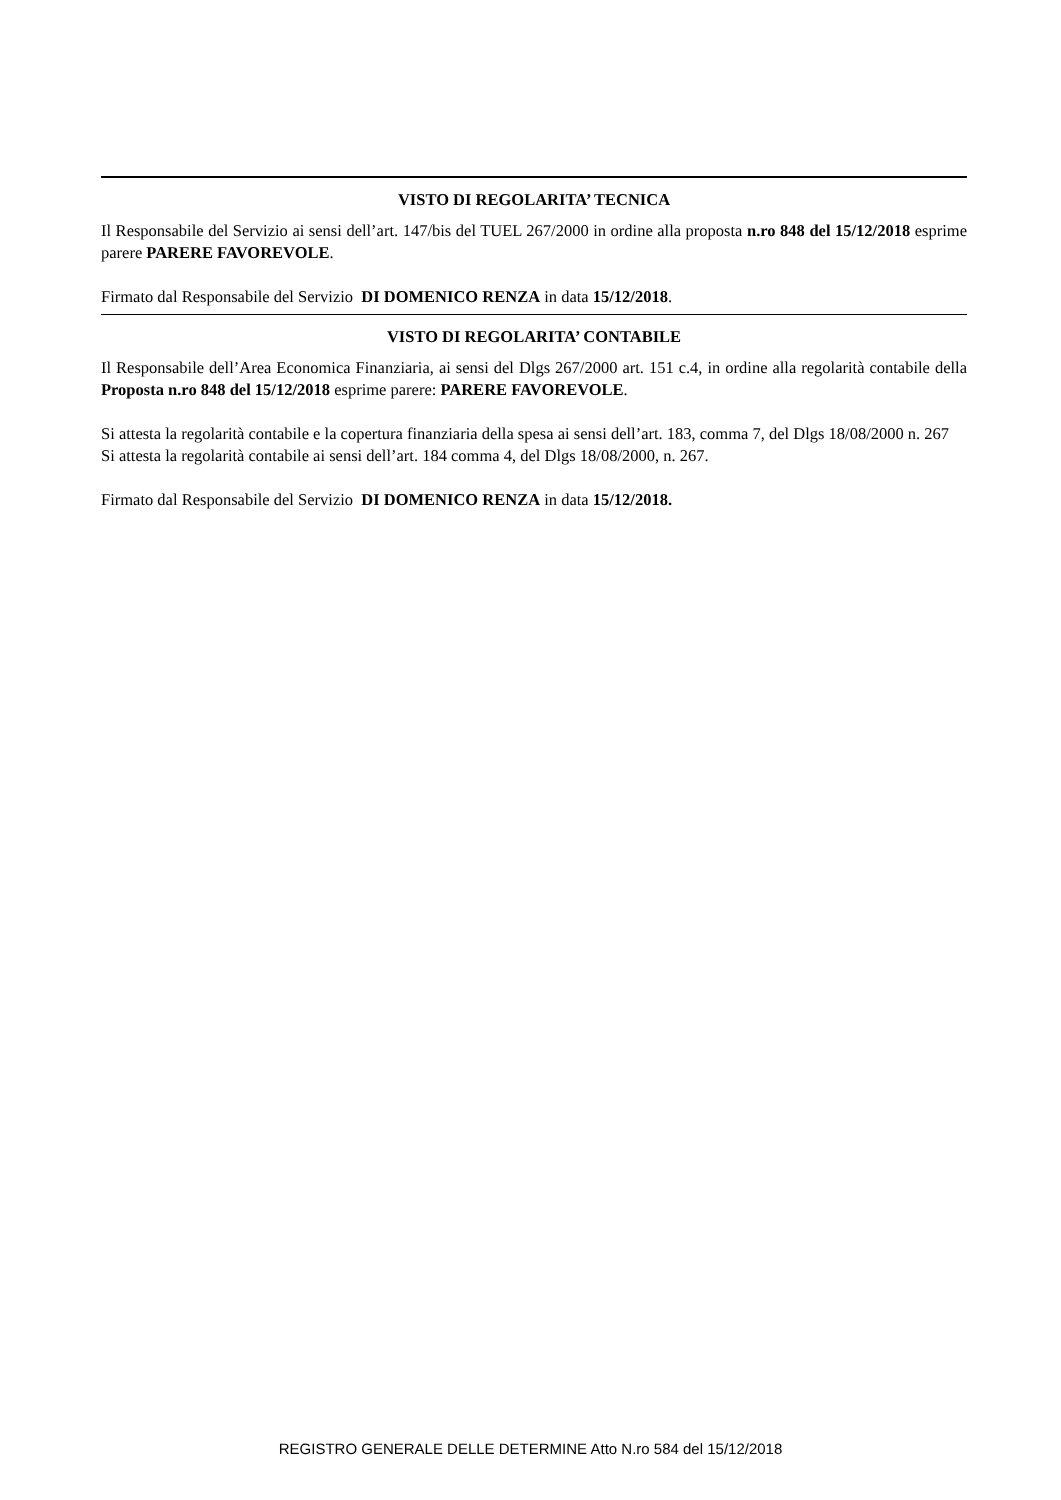VISTO DI REGOLARITA’ TECNICA
Il Responsabile del Servizio ai sensi dell’art. 147/bis del TUEL 267/2000 in ordine alla proposta n.ro 848 del 15/12/2018 esprime parere PARERE FAVOREVOLE.
Firmato dal Responsabile del Servizio DI DOMENICO RENZA in data 15/12/2018.
VISTO DI REGOLARITA’ CONTABILE
Il Responsabile dell’Area Economica Finanziaria, ai sensi del Dlgs 267/2000 art. 151 c.4, in ordine alla regolarità contabile della Proposta n.ro 848 del 15/12/2018 esprime parere: PARERE FAVOREVOLE.
Si attesta la regolarità contabile e la copertura finanziaria della spesa ai sensi dell’art. 183, comma 7, del Dlgs 18/08/2000 n. 267
Si attesta la regolarità contabile ai sensi dell’art. 184 comma 4, del Dlgs 18/08/2000, n. 267.
Firmato dal Responsabile del Servizio DI DOMENICO RENZA in data 15/12/2018.
REGISTRO GENERALE DELLE DETERMINE Atto N.ro 584 del 15/12/2018